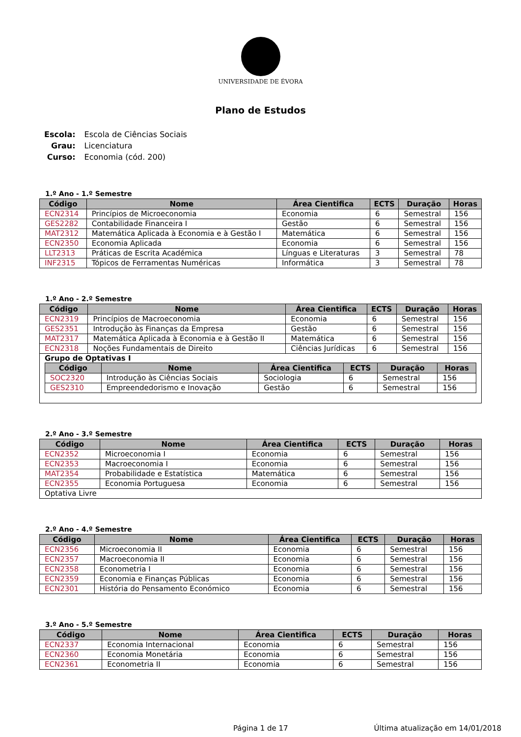UNIVERSIDADE DE ÉVORA
Plano de Estudos
| Escola: | Escola de Ciências Sociais |
| Grau: | Licenciatura |
| Curso: | Economia (cód. 200) |
1.º Ano - 1.º Semestre
| Código | Nome | Área Cientifica | ECTS | Duração | Horas |
| --- | --- | --- | --- | --- | --- |
| ECN2314 | Princípios de Microeconomia | Economia | 6 | Semestral | 156 |
| GES2282 | Contabilidade Financeira I | Gestão | 6 | Semestral | 156 |
| MAT2312 | Matemática Aplicada à Economia e à Gestão I | Matemática | 6 | Semestral | 156 |
| ECN2350 | Economia Aplicada | Economia | 6 | Semestral | 156 |
| LLT2313 | Práticas de Escrita Académica | Línguas e Literaturas | 3 | Semestral | 78 |
| INF2315 | Tópicos de Ferramentas Numéricas | Informática | 3 | Semestral | 78 |
1.º Ano - 2.º Semestre
| Código | Nome | Área Cientifica | ECTS | Duração | Horas |
| --- | --- | --- | --- | --- | --- |
| ECN2319 | Princípios de Macroeconomia | Economia | 6 | Semestral | 156 |
| GES2351 | Introdução às Finanças da Empresa | Gestão | 6 | Semestral | 156 |
| MAT2317 | Matemática Aplicada à Economia e à Gestão II | Matemática | 6 | Semestral | 156 |
| ECN2318 | Noções Fundamentais de Direito | Ciências Jurídicas | 6 | Semestral | 156 |
| Grupo de Optativas I / Código / Nome / Área Cientifica / ECTS / Duração / Horas / / --- / --- / --- / --- / --- / --- / / SOC2320 / Introdução às Ciências Sociais / Sociologia / 6 / Semestral / 156 / / GES2310 / Empreendedorismo e Inovação / Gestão / 6 / Semestral / 156 / | | | | | |
2.º Ano - 3.º Semestre
| Código | Nome | Área Cientifica | ECTS | Duração | Horas |
| --- | --- | --- | --- | --- | --- |
| ECN2352 | Microeconomia I | Economia | 6 | Semestral | 156 |
| ECN2353 | Macroeconomia I | Economia | 6 | Semestral | 156 |
| MAT2354 | Probabilidade e Estatística | Matemática | 6 | Semestral | 156 |
| ECN2355 | Economia Portuguesa | Economia | 6 | Semestral | 156 |
| Optativa Livre | | | | | |
2.º Ano - 4.º Semestre
| Código | Nome | Área Cientifica | ECTS | Duração | Horas |
| --- | --- | --- | --- | --- | --- |
| ECN2356 | Microeconomia II | Economia | 6 | Semestral | 156 |
| ECN2357 | Macroeconomia II | Economia | 6 | Semestral | 156 |
| ECN2358 | Econometria I | Economia | 6 | Semestral | 156 |
| ECN2359 | Economia e Finanças Públicas | Economia | 6 | Semestral | 156 |
| ECN2301 | História do Pensamento Económico | Economia | 6 | Semestral | 156 |
3.º Ano - 5.º Semestre
| Código | Nome | Área Cientifica | ECTS | Duração | Horas |
| --- | --- | --- | --- | --- | --- |
| ECN2337 | Economia Internacional | Economia | 6 | Semestral | 156 |
| ECN2360 | Economia Monetária | Economia | 6 | Semestral | 156 |
| ECN2361 | Econometria II | Economia | 6 | Semestral | 156 |
Página 1 de 17 Última atualização em 14/01/2018